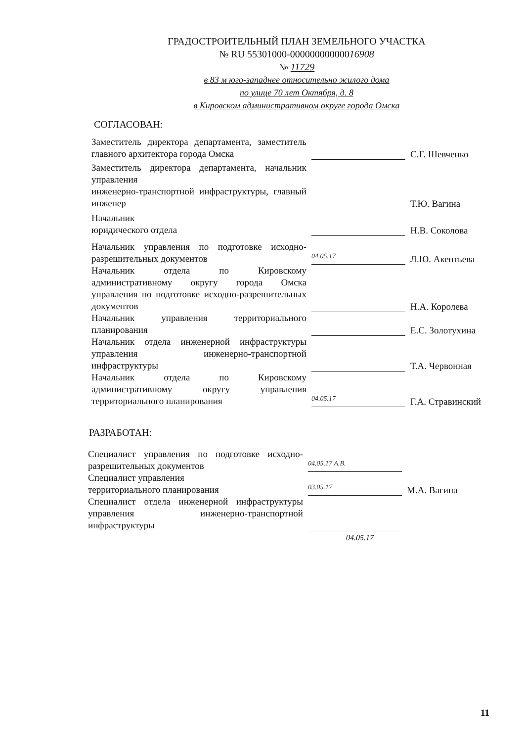ГРАДОСТРОИТЕЛЬНЫЙ ПЛАН ЗЕМЕЛЬНОГО УЧАСТКА
№ RU 55301000-00000000000016908
№ 11729
в 83 м юго-западнее относительно жилого дома
по улице 70 лет Октября, д. 8
в Кировском административном округе города Омска
СОГЛАСОВАН:
Заместитель директора департамента, заместитель главного архитектора города Омска
С.Г. Шевченко
Заместитель директора департамента, начальник управления
инженерно-транспортной инфраструктуры, главный инженер
Т.Ю. Вагина
Начальник
юридического отдела
Н.В. Соколова
Начальник управления по подготовке исходно-разрешительных документов
04.05.17
Л.Ю. Акентьева
Начальник отдела по Кировскому административному округу города Омска управления по подготовке исходно-разрешительных документов
Н.А. Королева
Начальник управления территориального планирования
Е.С. Золотухина
Начальник отдела инженерной инфраструктуры управления инженерно-транспортной инфраструктуры
Т.А. Червонная
Начальник отдела по Кировскому административному округу управления территориального планирования
04.05.17
Г.А. Стравинский
РАЗРАБОТАН:
Специалист управления по подготовке исходно-разрешительных документов
04.05.17 А.В.
Специалист управления
территориального планирования
03.05.17
М.А. Вагина
Специалист отдела инженерной инфраструктуры управления инженерно-транспортной инфраструктуры
04.05.17
11